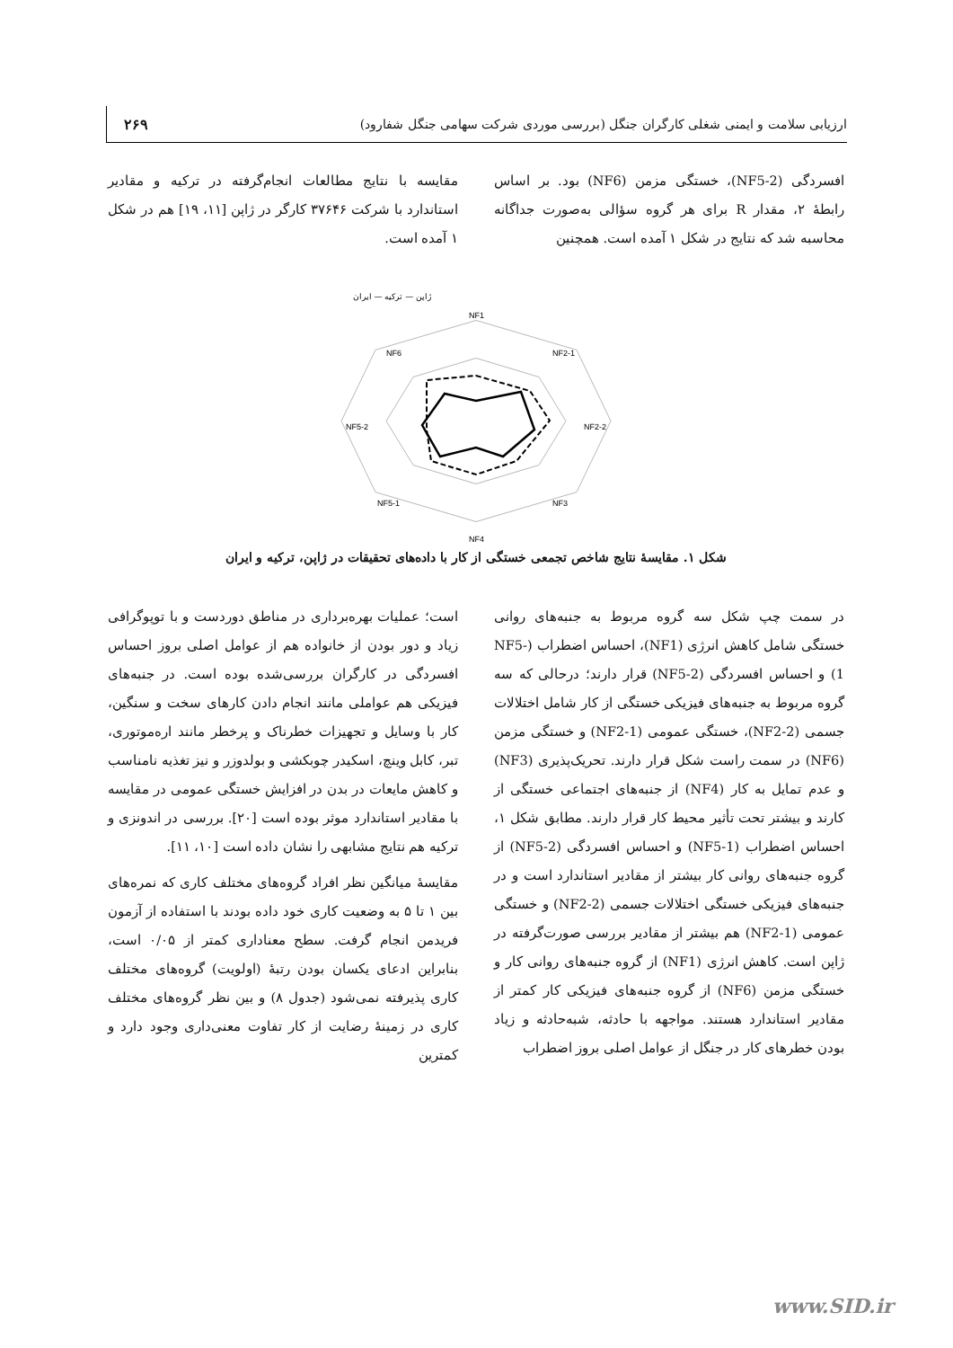ارزیابی سلامت و ایمنی شغلی کارگران جنگل (بررسی موردی شرکت سهامی جنگل شفارود) ۲۶۹
افسردگی (NF5-2)، خستگی مزمن (NF6) بود. بر اساس رابطهٔ ۲، مقدار R برای هر گروه سؤالی به‌صورت جداگانه محاسبه شد که نتایج در شکل ۱ آمده است. همچنین
مقایسه با نتایج مطالعات انجام‌گرفته در ترکیه و مقادیر استاندارد با شرکت ۳۷۶۴۶ کارگر در ژاپن [۱۱، ۱۹] هم در شکل ۱ آمده است.
ژاپن — ترکیه — ایران
NF1
NF2-1
NF2-2
NF3
NF4
NF5-1
NF5-2
NF6
شکل ۱. مقایسهٔ نتایج شاخص تجمعی خستگی از کار با داده‌های تحقیقات در ژاپن، ترکیه و ایران
در سمت چپ شکل سه گروه مربوط به جنبه‌های روانی خستگی شامل کاهش انرژی (NF1)، احساس اضطراب (NF5-1) و احساس افسردگی (NF5-2) قرار دارند؛ درحالی که سه گروه مربوط به جنبه‌های فیزیکی خستگی از کار شامل اختلالات جسمی (NF2-2)، خستگی عمومی (NF2-1) و خستگی مزمن (NF6) در سمت راست شکل قرار دارند. تحریک‌پذیری (NF3) و عدم تمایل به کار (NF4) از جنبه‌های اجتماعی خستگی از کارند و بیشتر تحت تأثیر محیط کار قرار دارند. مطابق شکل ۱، احساس اضطراب (NF5-1) و احساس افسردگی (NF5-2) از گروه جنبه‌های روانی کار بیشتر از مقادیر استاندارد است و در جنبه‌های فیزیکی خستگی اختلالات جسمی (NF2-2) و خستگی عمومی (NF2-1) هم بیشتر از مقادیر بررسی صورت‌گرفته در ژاپن است. کاهش انرژی (NF1) از گروه جنبه‌های روانی کار و خستگی مزمن (NF6) از گروه جنبه‌های فیزیکی کار کمتر از مقادیر استاندارد هستند. مواجهه با حادثه، شبه‌حادثه و زیاد بودن خطرهای کار در جنگل از عوامل اصلی بروز اضطراب
است؛ عملیات بهره‌برداری در مناطق دوردست و با توپوگرافی زیاد و دور بودن از خانواده هم از عوامل اصلی بروز احساس افسردگی در کارگران بررسی‌شده بوده است. در جنبه‌های فیزیکی هم عواملی مانند انجام دادن کارهای سخت و سنگین، کار با وسایل و تجهیزات خطرناک و پرخطر مانند اره‌موتوری، تبر، کابل وینچ، اسکیدر چوبکشی و بولدوزر و نیز تغذیه نامناسب و کاهش مایعات در بدن در افزایش خستگی عمومی در مقایسه با مقادیر استاندارد موثر بوده است [۲۰]. بررسی در اندونزی و ترکیه هم نتایج مشابهی را نشان داده است [۱۰، ۱۱].
مقایسهٔ میانگین نظر افراد گروه‌های مختلف کاری که نمره‌های بین ۱ تا ۵ به وضعیت کاری خود داده بودند با استفاده از آزمون فریدمن انجام گرفت. سطح معناداری کمتر از ۰/۰۵ است، بنابراین ادعای یکسان بودن رتبهٔ (اولویت) گروه‌های مختلف کاری پذیرفته نمی‌شود (جدول ۸) و بین نظر گروه‌های مختلف کاری در زمینهٔ رضایت از کار تفاوت معنی‌داری وجود دارد و کمترین
www.SID.ir